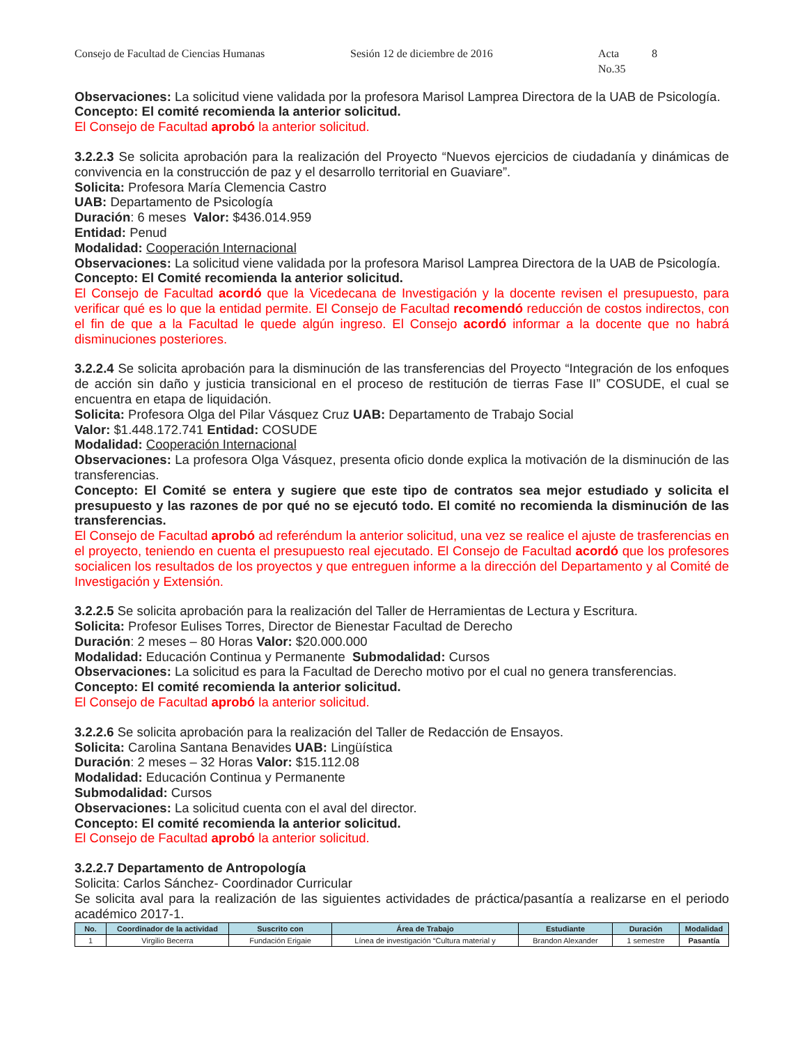Consejo de Facultad de Ciencias Humanas Sesión 12 de diciembre de 2016 Acta No.35 8
Observaciones: La solicitud viene validada por la profesora Marisol Lamprea Directora de la UAB de Psicología.
Concepto: El comité recomienda la anterior solicitud.
El Consejo de Facultad aprobó la anterior solicitud.
3.2.2.3 Se solicita aprobación para la realización del Proyecto “Nuevos ejercicios de ciudadanía y dinámicas de convivencia en la construcción de paz y el desarrollo territorial en Guaviare”.
Solicita: Profesora María Clemencia Castro
UAB: Departamento de Psicología
Duración: 6 meses Valor: $436.014.959
Entidad: Penud
Modalidad: Cooperación Internacional
Observaciones: La solicitud viene validada por la profesora Marisol Lamprea Directora de la UAB de Psicología.
Concepto: El Comité recomienda la anterior solicitud.
El Consejo de Facultad acordó que la Vicedecana de Investigación y la docente revisen el presupuesto, para verificar qué es lo que la entidad permite. El Consejo de Facultad recomendó reducción de costos indirectos, con el fin de que a la Facultad le quede algún ingreso. El Consejo acordó informar a la docente que no habrá disminuciones posteriores.
3.2.2.4 Se solicita aprobación para la disminución de las transferencias del Proyecto “Integración de los enfoques de acción sin daño y justicia transicional en el proceso de restitución de tierras Fase II” COSUDE, el cual se encuentra en etapa de liquidación.
Solicita: Profesora Olga del Pilar Vásquez Cruz UAB: Departamento de Trabajo Social
Valor: $1.448.172.741 Entidad: COSUDE
Modalidad: Cooperación Internacional
Observaciones: La profesora Olga Vásquez, presenta oficio donde explica la motivación de la disminución de las transferencias.
Concepto: El Comité se entera y sugiere que este tipo de contratos sea mejor estudiado y solicita el presupuesto y las razones de por qué no se ejecutó todo. El comité no recomienda la disminución de las transferencias.
El Consejo de Facultad aprobó ad referéndum la anterior solicitud, una vez se realice el ajuste de trasferencias en el proyecto, teniendo en cuenta el presupuesto real ejecutado. El Consejo de Facultad acordó que los profesores socialicen los resultados de los proyectos y que entreguen informe a la dirección del Departamento y al Comité de Investigación y Extensión.
3.2.2.5 Se solicita aprobación para la realización del Taller de Herramientas de Lectura y Escritura.
Solicita: Profesor Eulises Torres, Director de Bienestar Facultad de Derecho
Duración: 2 meses – 80 Horas Valor: $20.000.000
Modalidad: Educación Continua y Permanente Submodalidad: Cursos
Observaciones: La solicitud es para la Facultad de Derecho motivo por el cual no genera transferencias.
Concepto: El comité recomienda la anterior solicitud.
El Consejo de Facultad aprobó la anterior solicitud.
3.2.2.6 Se solicita aprobación para la realización del Taller de Redacción de Ensayos.
Solicita: Carolina Santana Benavides UAB: Lingüística
Duración: 2 meses – 32 Horas Valor: $15.112.08
Modalidad: Educación Continua y Permanente
Submodalidad: Cursos
Observaciones: La solicitud cuenta con el aval del director.
Concepto: El comité recomienda la anterior solicitud.
El Consejo de Facultad aprobó la anterior solicitud.
3.2.2.7 Departamento de Antropología
Solicita: Carlos Sánchez- Coordinador Curricular
Se solicita aval para la realización de las siguientes actividades de práctica/pasantía a realizarse en el periodo académico 2017-1.
| No. | Coordinador de la actividad | Suscrito con | Área de Trabajo | Estudiante | Duración | Modalidad |
| --- | --- | --- | --- | --- | --- | --- |
| 1 | Virgilio Becerra | Fundación Erigaie | Línea de investigación “Cultura material y | Brandon Alexander | 1 semestre | Pasantía |